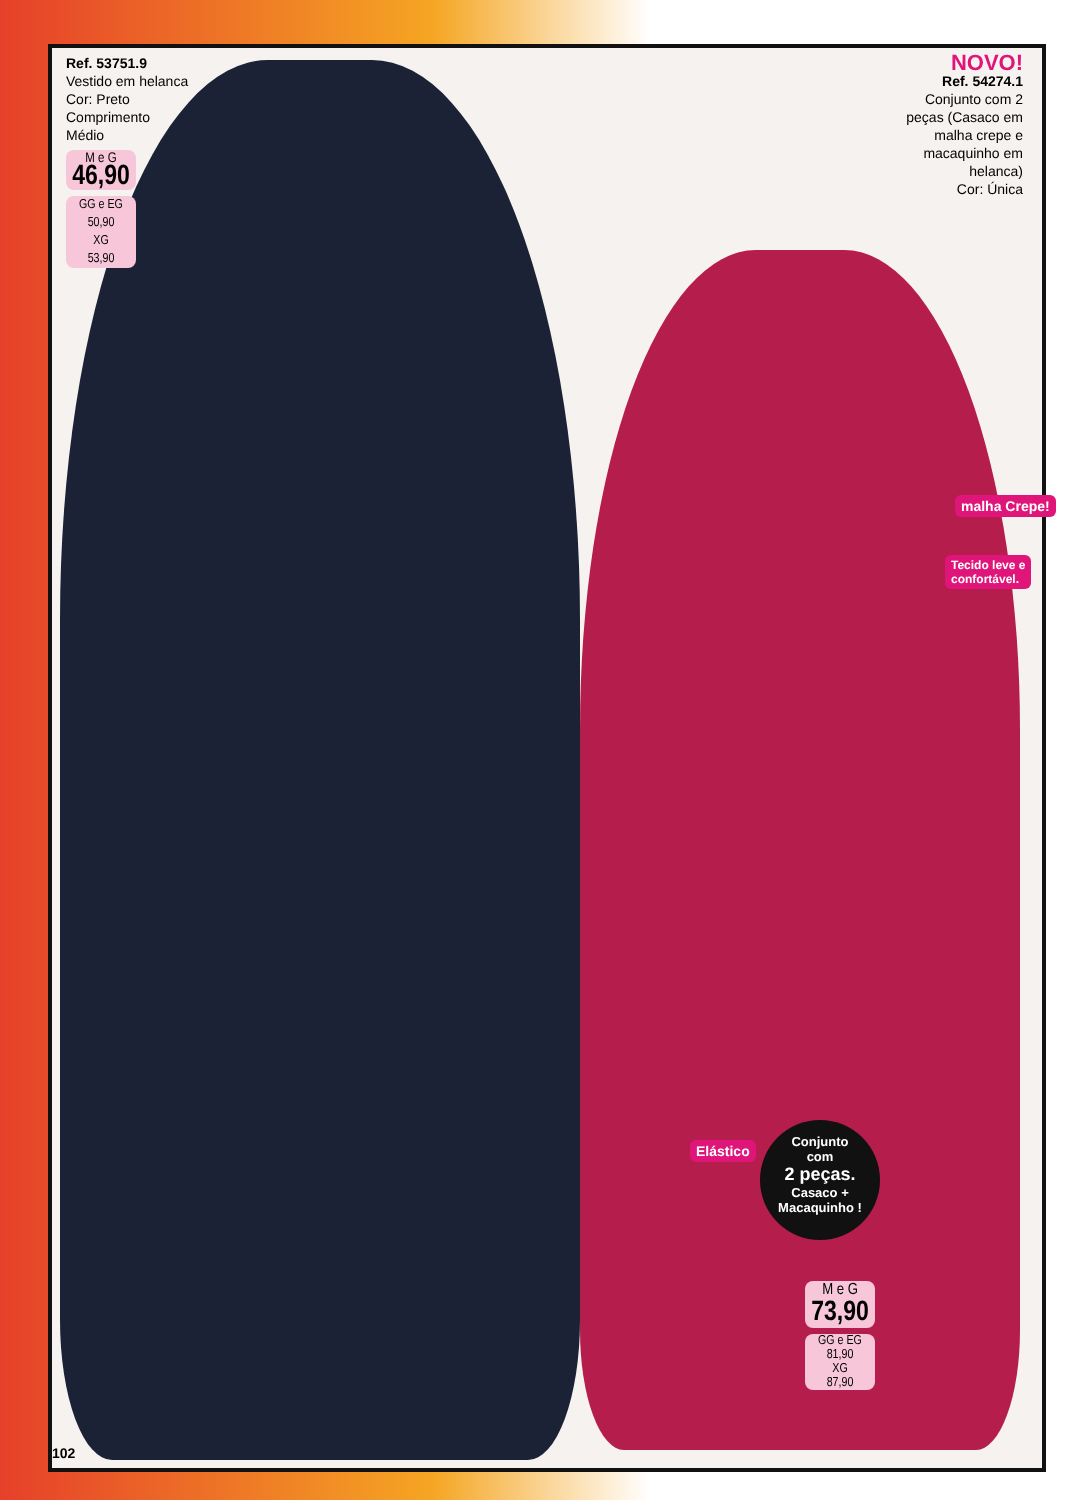Ref. 53751.9
Vestido em helanca
Cor: Preto
Comprimento
Médio
M e G
46,90
GG e EG
50,90
XG
53,90
NOVO!
Ref. 54274.1
Conjunto com 2 peças (Casaco em malha crepe e macaquinho em helanca)
Cor: Única
malha Crepe!
Tecido leve e
confortável.
Elástico
Conjunto
com
2 peças.
Casaco +
Macaquinho !
M e G
73,90
GG e EG
81,90
XG
87,90
102